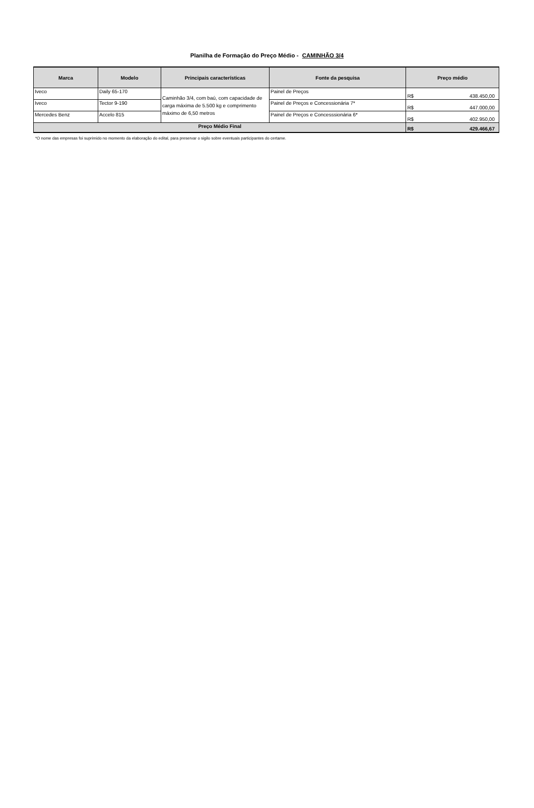Planilha de Formação do Preço Médio - CAMINHÃO 3/4
| Marca | Modelo | Principais características | Fonte da pesquisa | Preço médio | |
| --- | --- | --- | --- | --- | --- |
| Iveco | Daily 65-170 | Caminhão 3/4, com baú, com capacidade de carga máxima de 5.500 kg e comprimento máximo de 6,50 metros | Painel de Preços | R$ | 438.450,00 |
| Iveco | Tector 9-190 | | Painel de Preços e Concessionária 7* | R$ | 447.000,00 |
| Mercedes Benz | Accelo 815 | | Painel de Preços e Concesssionária 6* | R$ | 402.950,00 |
| Preço Médio Final | | | | R$ | 429.466,67 |
*O nome das empresas foi suprimido no momento da elaboração do edital, para preservar o sigilo sobre eventuais participantes do certame.